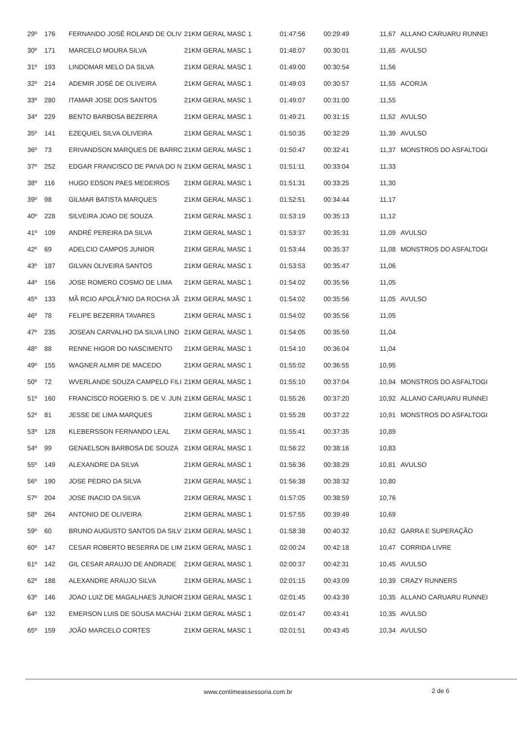| 29º | 176 | FERNANDO JOSÉ ROLAND DE OLIV | 21KM GERAL MASC 1 | 01:47:56 | 00:29:49 | 11,67 | ALLANO CARUARU RUNNEI |
| 30º | 171 | MARCELO MOURA SILVA | 21KM GERAL MASC 1 | 01:48:07 | 00:30:01 | 11,65 | AVULSO |
| 31º | 193 | LINDOMAR MELO DA SILVA | 21KM GERAL MASC 1 | 01:49:00 | 00:30:54 | 11,56 | |
| 32º | 214 | ADEMIR JOSÉ DE OLIVEIRA | 21KM GERAL MASC 1 | 01:49:03 | 00:30:57 | 11,55 | ACORJA |
| 33º | 280 | ITAMAR JOSE DOS SANTOS | 21KM GERAL MASC 1 | 01:49:07 | 00:31:00 | 11,55 | |
| 34º | 229 | BENTO BARBOSA BEZERRA | 21KM GERAL MASC 1 | 01:49:21 | 00:31:15 | 11,52 | AVULSO |
| 35º | 141 | EZEQUIEL SILVA OLIVEIRA | 21KM GERAL MASC 1 | 01:50:35 | 00:32:29 | 11,39 | AVULSO |
| 36º | 73 | ERIVANDSON MARQUES DE BARRC | 21KM GERAL MASC 1 | 01:50:47 | 00:32:41 | 11,37 | MONSTROS DO ASFALTOGI |
| 37º | 252 | EDGAR FRANCISCO DE PAIVA DO N | 21KM GERAL MASC 1 | 01:51:11 | 00:33:04 | 11,33 | |
| 38º | 116 | HUGO EDSON PAES MEDEIROS | 21KM GERAL MASC 1 | 01:51:31 | 00:33:25 | 11,30 | |
| 39º | 98 | GILMAR BATISTA MARQUES | 21KM GERAL MASC 1 | 01:52:51 | 00:34:44 | 11,17 | |
| 40º | 228 | SILVEIRA JOAO DE SOUZA | 21KM GERAL MASC 1 | 01:53:19 | 00:35:13 | 11,12 | |
| 41º | 109 | ANDRÉ PEREIRA DA SILVA | 21KM GERAL MASC 1 | 01:53:37 | 00:35:31 | 11,09 | AVULSO |
| 42º | 69 | ADELCIO CAMPOS JUNIOR | 21KM GERAL MASC 1 | 01:53:44 | 00:35:37 | 11,08 | MONSTROS DO ASFALTOGI |
| 43º | 187 | GILVAN OLIVEIRA SANTOS | 21KM GERAL MASC 1 | 01:53:53 | 00:35:47 | 11,06 | |
| 44º | 156 | JOSE ROMERO COSMO DE LIMA | 21KM GERAL MASC 1 | 01:54:02 | 00:35:56 | 11,05 | |
| 45º | 133 | MÃ RCIO APOLÃ”NIO DA ROCHA JÃ | 21KM GERAL MASC 1 | 01:54:02 | 00:35:56 | 11,05 | AVULSO |
| 46º | 78 | FELIPE BEZERRA TAVARES | 21KM GERAL MASC 1 | 01:54:02 | 00:35:56 | 11,05 | |
| 47º | 235 | JOSEAN CARVALHO DA SILVA LINO | 21KM GERAL MASC 1 | 01:54:05 | 00:35:59 | 11,04 | |
| 48º | 88 | RENNE HIGOR DO NASCIMENTO | 21KM GERAL MASC 1 | 01:54:10 | 00:36:04 | 11,04 | |
| 49º | 155 | WAGNER ALMIR DE MACEDO | 21KM GERAL MASC 1 | 01:55:02 | 00:36:55 | 10,95 | |
| 50º | 72 | WVERLANDE SOUZA CAMPELO FILI | 21KM GERAL MASC 1 | 01:55:10 | 00:37:04 | 10,94 | MONSTROS DO ASFALTOGI |
| 51º | 160 | FRANCISCO ROGERIO S. DE V. JUN | 21KM GERAL MASC 1 | 01:55:26 | 00:37:20 | 10,92 | ALLANO CARUARU RUNNEI |
| 52º | 81 | JESSE DE LIMA MARQUES | 21KM GERAL MASC 1 | 01:55:28 | 00:37:22 | 10,91 | MONSTROS DO ASFALTOGI |
| 53º | 128 | KLEBERSSON FERNANDO LEAL | 21KM GERAL MASC 1 | 01:55:41 | 00:37:35 | 10,89 | |
| 54º | 99 | GENAELSON BARBOSA DE SOUZA | 21KM GERAL MASC 1 | 01:56:22 | 00:38:16 | 10,83 | |
| 55º | 149 | ALEXANDRE DA SILVA | 21KM GERAL MASC 1 | 01:56:36 | 00:38:29 | 10,81 | AVULSO |
| 56º | 190 | JOSE PEDRO DA SILVA | 21KM GERAL MASC 1 | 01:56:38 | 00:38:32 | 10,80 | |
| 57º | 204 | JOSE INACIO DA SILVA | 21KM GERAL MASC 1 | 01:57:05 | 00:38:59 | 10,76 | |
| 58º | 264 | ANTONIO DE OLIVEIRA | 21KM GERAL MASC 1 | 01:57:55 | 00:39:49 | 10,69 | |
| 59º | 60 | BRUNO AUGUSTO SANTOS DA SILV | 21KM GERAL MASC 1 | 01:58:38 | 00:40:32 | 10,62 | GARRA E SUPERAÇÃO |
| 60º | 147 | CESAR ROBERTO BESERRA DE LIM | 21KM GERAL MASC 1 | 02:00:24 | 00:42:18 | 10,47 | CORRIDA LIVRE |
| 61º | 142 | GIL CESAR ARAUJO DE ANDRADE | 21KM GERAL MASC 1 | 02:00:37 | 00:42:31 | 10,45 | AVULSO |
| 62º | 188 | ALEXANDRE ARAUJO SILVA | 21KM GERAL MASC 1 | 02:01:15 | 00:43:09 | 10,39 | CRAZY RUNNERS |
| 63º | 146 | JOAO LUIZ DE MAGALHAES JUNIOR | 21KM GERAL MASC 1 | 02:01:45 | 00:43:39 | 10,35 | ALLANO CARUARU RUNNEI |
| 64º | 132 | EMERSON LUIS DE SOUSA MACHAI | 21KM GERAL MASC 1 | 02:01:47 | 00:43:41 | 10,35 | AVULSO |
| 65º | 159 | JOÃO MARCELO CORTES | 21KM GERAL MASC 1 | 02:01:51 | 00:43:45 | 10,34 | AVULSO |
www.contimeassessoria.com.br 2 de 6